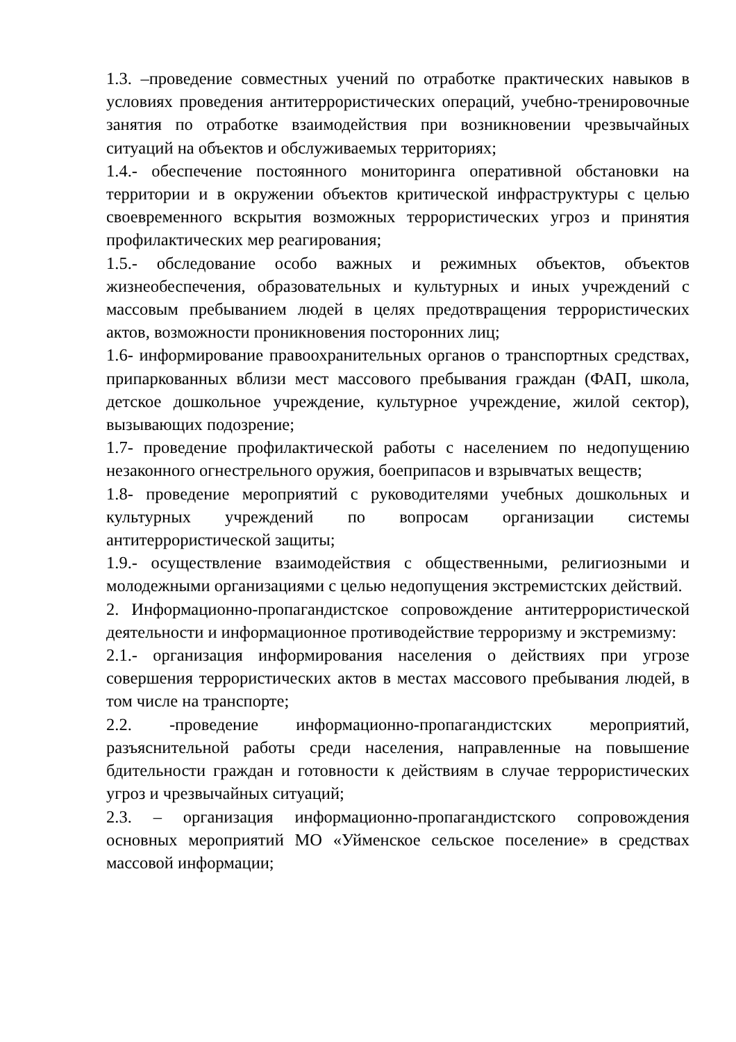1.3. –проведение совместных учений по отработке практических навыков в условиях проведения антитеррористических операций, учебно-тренировочные занятия по отработке взаимодействия при возникновении чрезвычайных ситуаций на объектов и обслуживаемых территориях;
1.4.- обеспечение постоянного мониторинга оперативной обстановки на территории и в окружении объектов критической инфраструктуры с целью своевременного вскрытия возможных террористических угроз и принятия профилактических мер реагирования;
1.5.- обследование особо важных и режимных объектов, объектов жизнеобеспечения, образовательных и культурных и иных учреждений с массовым пребыванием людей в целях предотвращения террористических актов, возможности проникновения посторонних лиц;
1.6- информирование правоохранительных органов о транспортных средствах, припаркованных вблизи мест массового пребывания граждан (ФАП, школа, детское дошкольное учреждение, культурное учреждение, жилой сектор), вызывающих подозрение;
1.7- проведение профилактической работы с населением по недопущению незаконного огнестрельного оружия, боеприпасов и взрывчатых веществ;
1.8- проведение мероприятий с руководителями учебных дошкольных и культурных учреждений по вопросам организации системы антитеррористической защиты;
1.9.- осуществление взаимодействия с общественными, религиозными и молодежными организациями с целью недопущения экстремистских действий.
2. Информационно-пропагандистское сопровождение антитеррористической деятельности и информационное противодействие терроризму и экстремизму:
2.1.- организация информирования населения о действиях при угрозе совершения террористических актов в местах массового пребывания людей, в том числе на транспорте;
2.2. -проведение информационно-пропагандистских мероприятий, разъяснительной работы среди населения, направленные на повышение бдительности граждан и готовности к действиям в случае террористических угроз и чрезвычайных ситуаций;
2.3. – организация информационно-пропагандистского сопровождения основных мероприятий МО «Уйменское сельское поселение» в средствах массовой информации;